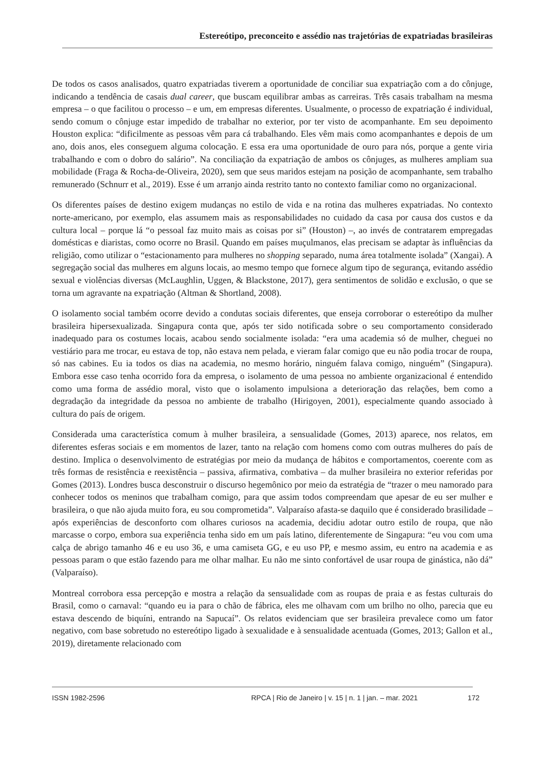Estereótipo, preconceito e assédio nas trajetórias de expatriadas brasileiras
De todos os casos analisados, quatro expatriadas tiverem a oportunidade de conciliar sua expatriação com a do cônjuge, indicando a tendência de casais dual career, que buscam equilibrar ambas as carreiras. Três casais trabalham na mesma empresa – o que facilitou o processo – e um, em empresas diferentes. Usualmente, o processo de expatriação é individual, sendo comum o cônjuge estar impedido de trabalhar no exterior, por ter visto de acompanhante. Em seu depoimento Houston explica: “dificilmente as pessoas vêm para cá trabalhando. Eles vêm mais como acompanhantes e depois de um ano, dois anos, eles conseguem alguma colocação. E essa era uma oportunidade de ouro para nós, porque a gente viria trabalhando e com o dobro do salário”. Na conciliação da expatriação de ambos os cônjuges, as mulheres ampliam sua mobilidade (Fraga & Rocha-de-Oliveira, 2020), sem que seus maridos estejam na posição de acompanhante, sem trabalho remunerado (Schnurr et al., 2019). Esse é um arranjo ainda restrito tanto no contexto familiar como no organizacional.
Os diferentes países de destino exigem mudanças no estilo de vida e na rotina das mulheres expatriadas. No contexto norte-americano, por exemplo, elas assumem mais as responsabilidades no cuidado da casa por causa dos custos e da cultura local – porque lá “o pessoal faz muito mais as coisas por si” (Houston) –, ao invés de contratarem empregadas domésticas e diaristas, como ocorre no Brasil. Quando em países muçulmanos, elas precisam se adaptar às influências da religião, como utilizar o “estacionamento para mulheres no shopping separado, numa área totalmente isolada” (Xangai). A segregação social das mulheres em alguns locais, ao mesmo tempo que fornece algum tipo de segurança, evitando assédio sexual e violências diversas (McLaughlin, Uggen, & Blackstone, 2017), gera sentimentos de solidão e exclusão, o que se torna um agravante na expatriação (Altman & Shortland, 2008).
O isolamento social também ocorre devido a condutas sociais diferentes, que enseja corroborar o estereótipo da mulher brasileira hipersexualizada. Singapura conta que, após ter sido notificada sobre o seu comportamento considerado inadequado para os costumes locais, acabou sendo socialmente isolada: “era uma academia só de mulher, cheguei no vestiário para me trocar, eu estava de top, não estava nem pelada, e vieram falar comigo que eu não podia trocar de roupa, só nas cabines. Eu ia todos os dias na academia, no mesmo horário, ninguém falava comigo, ninguém” (Singapura). Embora esse caso tenha ocorrido fora da empresa, o isolamento de uma pessoa no ambiente organizacional é entendido como uma forma de assédio moral, visto que o isolamento impulsiona a deterioração das relações, bem como a degradação da integridade da pessoa no ambiente de trabalho (Hirigoyen, 2001), especialmente quando associado à cultura do país de origem.
Considerada uma característica comum à mulher brasileira, a sensualidade (Gomes, 2013) aparece, nos relatos, em diferentes esferas sociais e em momentos de lazer, tanto na relação com homens como com outras mulheres do país de destino. Implica o desenvolvimento de estratégias por meio da mudança de hábitos e comportamentos, coerente com as três formas de resistência e reexistência – passiva, afirmativa, combativa – da mulher brasileira no exterior referidas por Gomes (2013). Londres busca desconstruir o discurso hegemônico por meio da estratégia de “trazer o meu namorado para conhecer todos os meninos que trabalham comigo, para que assim todos compreendam que apesar de eu ser mulher e brasileira, o que não ajuda muito fora, eu sou comprometida”. Valparaíso afasta-se daquilo que é considerado brasilidade – após experiências de desconforto com olhares curiosos na academia, decidiu adotar outro estilo de roupa, que não marcasse o corpo, embora sua experiência tenha sido em um país latino, diferentemente de Singapura: “eu vou com uma calça de abrigo tamanho 46 e eu uso 36, e uma camiseta GG, e eu uso PP, e mesmo assim, eu entro na academia e as pessoas param o que estão fazendo para me olhar malhar. Eu não me sinto confortável de usar roupa de ginástica, não dá” (Valparaíso).
Montreal corrobora essa percepção e mostra a relação da sensualidade com as roupas de praia e as festas culturais do Brasil, como o carnaval: “quando eu ia para o chão de fábrica, eles me olhavam com um brilho no olho, parecia que eu estava descendo de biquíni, entrando na Sapucaí”. Os relatos evidenciam que ser brasileira prevalece como um fator negativo, com base sobretudo no estereótipo ligado à sexualidade e à sensualidade acentuada (Gomes, 2013; Gallon et al., 2019), diretamente relacionado com
ISSN 1982-2596
RPCA | Rio de Janeiro | v. 15 | n. 1 | jan. – mar. 2021
172